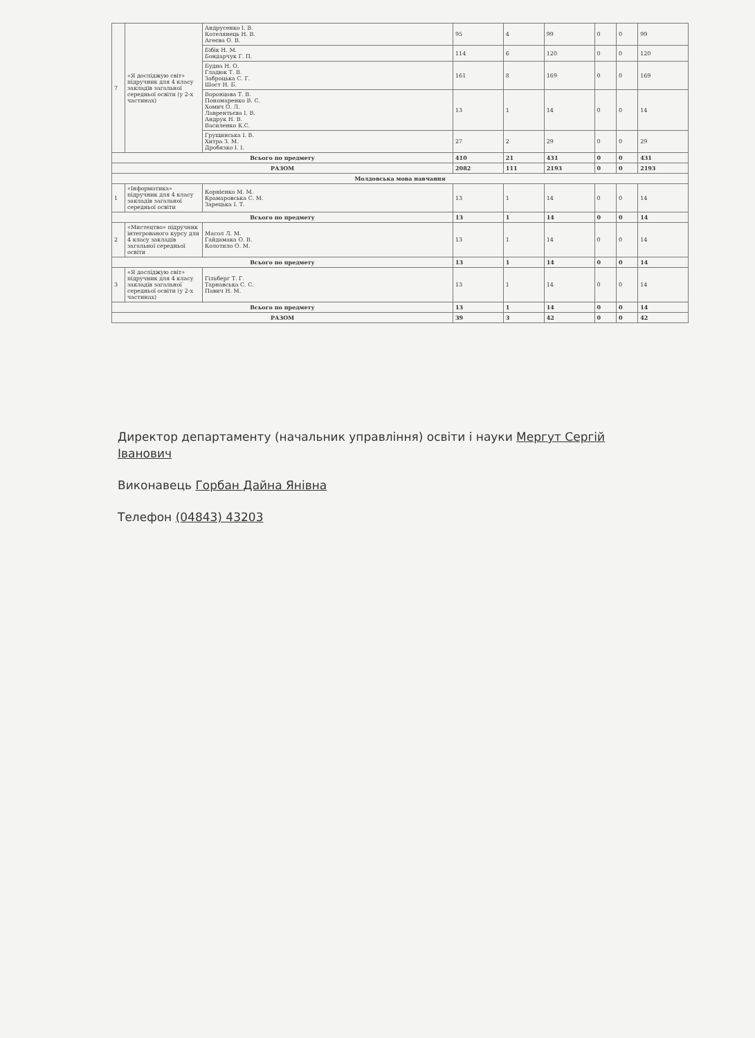| 7 | «Я досліджую світ» підручник для 4 класу закладів загальної середньої освіти (у 2-х частинах) | Андрусенко І. В. Котелянець Н. В. Агеєва О. В. | 95 | 4 | 99 | 0 | 0 | 99 |
| | | Бібік Н. М. Бондарчук Г. П. | 114 | 6 | 120 | 0 | 0 | 120 |
| | | Будна Н. О. Гладюк Т. В. Заброцька С. Г. Шост Н. Б. | 161 | 8 | 169 | 0 | 0 | 169 |
| | | Воронцова Т. В. Пономаренко В. С. Хомич О. Л. Лаврентьєва І. В. Андрук Н. В. Василенко К.С. | 13 | 1 | 14 | 0 | 0 | 14 |
| | | Грущинська І. В. Хитра З. М. Дробязко І. І. | 27 | 2 | 29 | 0 | 0 | 29 |
| Всього по предмету | | | 410 | 21 | 431 | 0 | 0 | 431 |
| РАЗОМ | | | 2082 | 111 | 2193 | 0 | 0 | 2193 |
| Молдовська мова навчання | | | | | | | | |
| 1 | «Інформатика» підручник для 4 класу закладів загальної середньої освіти | Корнієнко М. М. Крамаровська С. М. Зарецька І. Т. | 13 | 1 | 14 | 0 | 0 | 14 |
| Всього по предмету | | | 13 | 1 | 14 | 0 | 0 | 14 |
| 2 | «Мистецтво» підручник інтегрованого курсу для 4 класу закладів загальної середньої освіти | Масол Л. М. Гайдамака О. В. Колотило О. М. | 13 | 1 | 14 | 0 | 0 | 14 |
| Всього по предмету | | | 13 | 1 | 14 | 0 | 0 | 14 |
| 3 | «Я досліджую світ» підручник для 4 класу закладів загальної середньої освіти (у 2-х частинах) | Гільберг Т. Г. Тарнавська С. С. Павич Н. М. | 13 | 1 | 14 | 0 | 0 | 14 |
| Всього по предмету | | | 13 | 1 | 14 | 0 | 0 | 14 |
| РАЗОМ | | | 39 | 3 | 42 | 0 | 0 | 42 |
Директор департаменту (начальник управління) освіти і науки Мергут Сергій Іванович
Виконавець Горбан Дайна Янівна
Телефон (04843) 43203